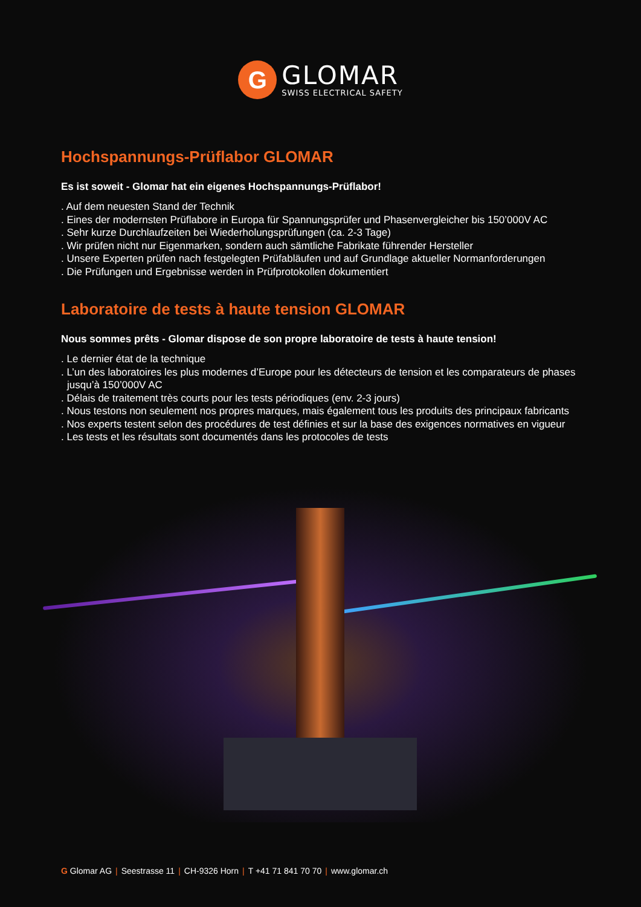G
GLOMAR
SWISS ELECTRICAL SAFETY
Hochspannungs-Prüflabor GLOMAR
Es ist soweit - Glomar hat ein eigenes Hochspannungs-Prüflabor!
. Auf dem neuesten Stand der Technik
. Eines der modernsten Prüflabore in Europa für Spannungsprüfer und Phasenvergleicher bis 150’000V AC
. Sehr kurze Durchlaufzeiten bei Wiederholungsprüfungen (ca. 2-3 Tage)
. Wir prüfen nicht nur Eigenmarken, sondern auch sämtliche Fabrikate führender Hersteller
. Unsere Experten prüfen nach festgelegten Prüfabläufen und auf Grundlage aktueller Normanforderungen
. Die Prüfungen und Ergebnisse werden in Prüfprotokollen dokumentiert
Laboratoire de tests à haute tension GLOMAR
Nous sommes prêts - Glomar dispose de son propre laboratoire de tests à haute tension!
. Le dernier état de la technique
. L’un des laboratoires les plus modernes d’Europe pour les détecteurs de tension et les comparateurs de phases jusqu’à 150’000V AC
. Délais de traitement très courts pour les tests périodiques (env. 2-3 jours)
. Nous testons non seulement nos propres marques, mais également tous les produits des principaux fabricants
. Nos experts testent selon des procédures de test définies et sur la base des exigences normatives en vigueur
. Les tests et les résultats sont documentés dans les protocoles de tests
G Glomar AG | Seestrasse 11 | CH-9326 Horn | T +41 71 841 70 70 | www.glomar.ch